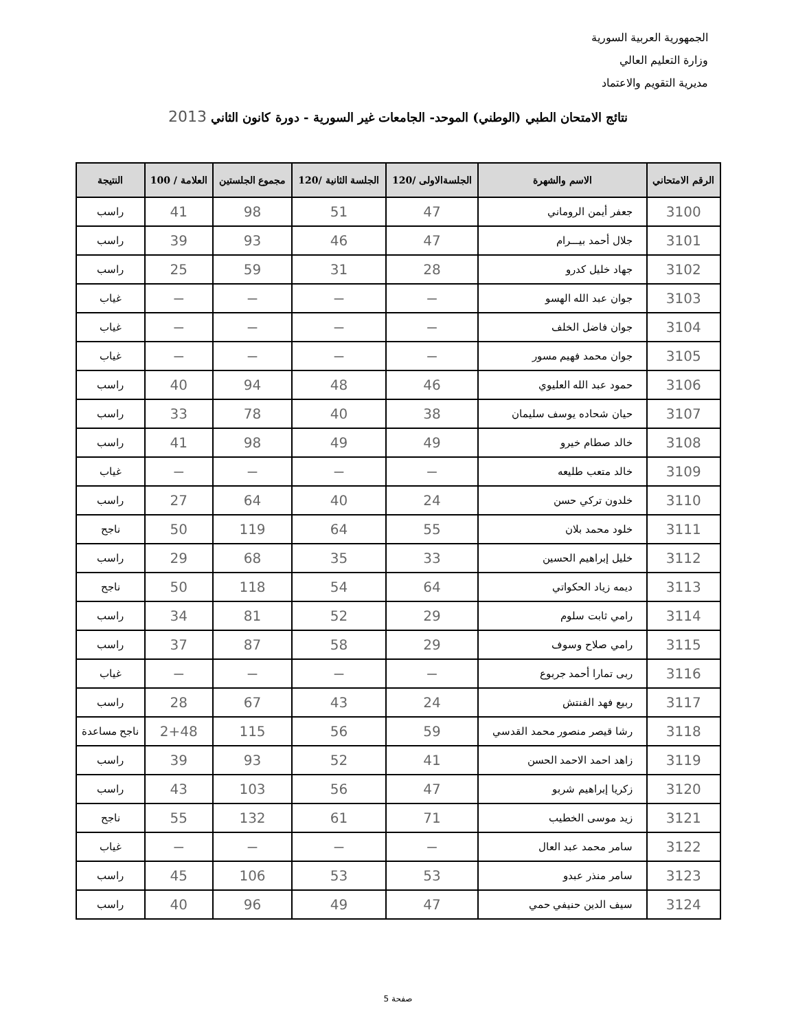الجمهورية العربية السورية
وزارة التعليم العالي
مديرية التقويم والاعتماد
نتائج الامتحان الطبي (الوطني) الموحد- الجامعات غير السورية - دورة كانون الثاني 2013
| الرقم الامتحاني | الاسم والشهرة | الجلسةالاولى /120 | الجلسة الثانية /120 | مجموع الجلستين | العلامة / 100 | النتيجة |
| --- | --- | --- | --- | --- | --- | --- |
| 3100 | جعفر أيمن الروماني | 47 | 51 | 98 | 41 | راسب |
| 3101 | جلال أحمد بيـــرام | 47 | 46 | 93 | 39 | راسب |
| 3102 | جهاد خليل كدرو | 28 | 31 | 59 | 25 | راسب |
| 3103 | جوان عبد الله الهسو | — | — | — | — | غياب |
| 3104 | جوان فاضل الخلف | — | — | — | — | غياب |
| 3105 | جوان محمد فهيم مسور | — | — | — | — | غياب |
| 3106 | حمود عبد الله العليوي | 46 | 48 | 94 | 40 | راسب |
| 3107 | حيان شحاده يوسف سليمان | 38 | 40 | 78 | 33 | راسب |
| 3108 | خالد صطام خيرو | 49 | 49 | 98 | 41 | راسب |
| 3109 | خالد متعب طليعه | — | — | — | — | غياب |
| 3110 | خلدون تركي حسن | 24 | 40 | 64 | 27 | راسب |
| 3111 | خلود محمد بلان | 55 | 64 | 119 | 50 | ناجح |
| 3112 | خليل إبراهيم الحسين | 33 | 35 | 68 | 29 | راسب |
| 3113 | ديمه زياد الحكواتي | 64 | 54 | 118 | 50 | ناجح |
| 3114 | رامي ثابت سلوم | 29 | 52 | 81 | 34 | راسب |
| 3115 | رامي صلاح وسوف | 29 | 58 | 87 | 37 | راسب |
| 3116 | ربى تمارا أحمد جربوع | — | — | — | — | غياب |
| 3117 | ربيع فهد الفنتش | 24 | 43 | 67 | 28 | راسب |
| 3118 | رشا قيصر منصور محمد القدسي | 59 | 56 | 115 | 2+48 | ناجح مساعدة |
| 3119 | زاهد احمد الاحمد الحسن | 41 | 52 | 93 | 39 | راسب |
| 3120 | زكريا إبراهيم شربو | 47 | 56 | 103 | 43 | راسب |
| 3121 | زيد موسى الخطيب | 71 | 61 | 132 | 55 | ناجح |
| 3122 | سامر محمد عبد العال | — | — | — | — | غياب |
| 3123 | سامر منذر عبدو | 53 | 53 | 106 | 45 | راسب |
| 3124 | سيف الدين حنيفي حمي | 47 | 49 | 96 | 40 | راسب |
صفحة 5